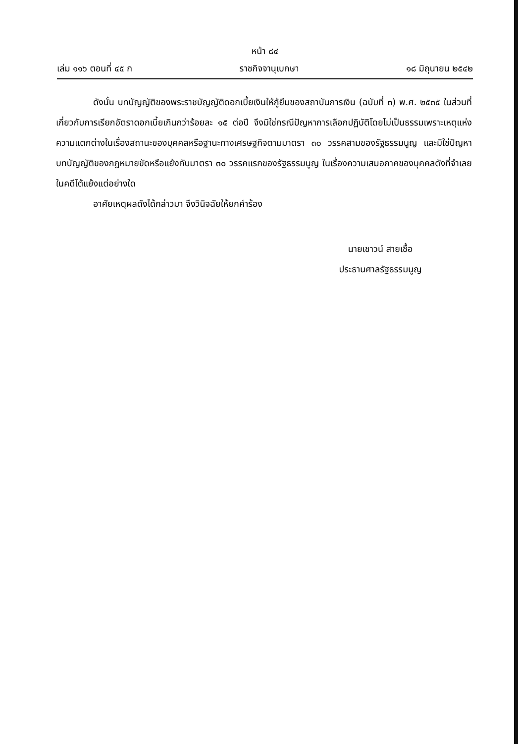หน้า ๘๔
เล่ม ๑๑๖ ตอนที่ ๔๕ ก ราชกิจจานุเบกษา ๑๘ มิถุนายน ๒๕๔๒
ดังนั้น บทบัญญัติของพระราชบัญญัติดอกเบี้ยเงินให้กู้ยืมของสถาบันการเงิน (ฉบับที่ ๓) พ.ศ. ๒๕๓๕ ในส่วนที่เกี่ยวกับการเรียกอัตราดอกเบี้ยเกินกว่าร้อยละ ๑๕ ต่อปี จึงมิใช่กรณีปัญหาการเลือกปฏิบัติโดยไม่เป็นธรรมเพราะเหตุแห่งความแตกต่างในเรื่องสถานะของบุคคลหรือฐานะทางเศรษฐกิจตามมาตรา ๓๐ วรรคสามของรัฐธรรมนูญ และมิใช่ปัญหาบทบัญญัติของกฎหมายขัดหรือแย้งกับมาตรา ๓๐ วรรคแรกของรัฐธรรมนูญ ในเรื่องความเสมอภาคของบุคคลดังที่จำเลยในคดีโต้แย้งแต่อย่างใด
อาศัยเหตุผลดังได้กล่าวมา จึงวินิจฉัยให้ยกคำร้อง
นายเชาวน์ สายเชื้อ
ประธานศาลรัฐธรรมนูญ